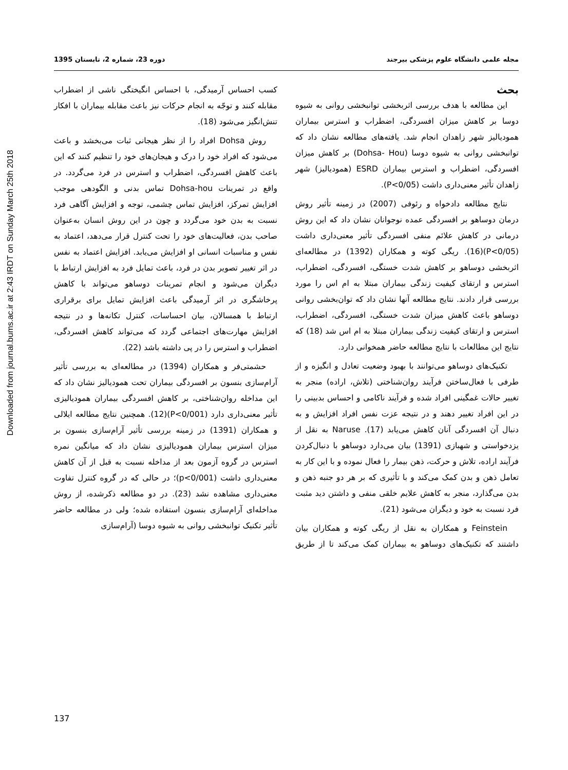Downloaded from journal.bums.ac.ir at 2:43 IRDT on Sunday March 25th 2018
مجله علمی دانشگاه علوم پزشکی بیرجند دوره 23، شماره 2، تابستان 1395
بحث
این مطالعه با هدف بررسی اثربخشی توانبخشی روانی به شیوه دوسا بر کاهش میزان افسردگی، اضطراب و استرس بیماران همودیالیز شهر زاهدان انجام شد. یافته‌های مطالعه نشان داد که توانبخشی روانی به شیوه دوسا (Dohsa- Hou) بر کاهش میزان افسردگی، اضطراب و استرس بیماران ESRD (همودیالیز) شهر زاهدان تأثیر معنی‌داری داشت (P<0/05).
نتایج مطالعه دادخواه و رئوفی (2007) در زمینه تأثیر روش درمان دوساهو بر افسردگی عمده نوجوانان نشان داد که این روش درمانی در کاهش علائم منفی افسردگی تأثیر معنی‌داری داشت (P<0/05)(16). ریگی کوته و همکاران (1392) در مطالعه‌ای اثربخشی دوساهو بر کاهش شدت خستگی، افسردگی، اضطراب، استرس و ارتقای کیفیت زندگی بیماران مبتلا به ام اس را مورد بررسی قرار دادند. نتایج مطالعه آنها نشان داد که توان‌بخشی روانی دوساهو باعث کاهش میزان شدت خستگی، افسردگی، اضطراب، استرس و ارتقای کیفیت زندگی بیماران مبتلا به ام اس شد (18) که نتایج این مطالعات با نتایج مطالعه حاضر همخوانی دارد.
تکنیک‌های دوساهو می‌توانند با بهبود وضعیت تعادل و انگیزه و از طرفی با فعال‌ساختن فرآیند روان‌شناختی (تلاش، اراده) منجر به تغییر حالات غمگینی افراد شده و فرآیند ناکامی و احساس بدبینی را در این افراد تغییر دهند و در نتیجه عزت نفس افراد افزایش و به دنبال آن افسردگی آنان کاهش می‌یابد (17). Naruse به نقل از یزدخواستی و شهبازی (1391) بیان می‌دارد دوساهو با دنبال‌کردن فرآیند اراده، تلاش و حرکت، ذهن بیمار را فعال نموده و با این کار به تعامل ذهن و بدن کمک می‌کند و با تأثیری که بر هر دو جنبه ذهن و بدن می‌گذارد، منجر به کاهش علایم خلقی منفی و داشتن دید مثبت فرد نسبت به خود و دیگران می‌شود (21).
Feinstein و همکاران به نقل از ریگی کوته و همکاران بیان داشتند که تکنیک‌های دوساهو به بیماران کمک می‌کند تا از طریق کسب احساس آرمیدگی، با احساس انگیختگی ناشی از اضطراب مقابله کنند و توجّه به انجام حرکات نیز باعث مقابله بیماران با افکار تنش‌انگیز می‌شود (18).
روش Dohsa افراد را از نظر هیجانی ثبات می‌بخشد و باعث می‌شود که افراد خود را درک و هیجان‌های خود را تنظیم کنند که این باعث کاهش افسردگی، اضطراب و استرس در فرد می‌گردد. در واقع در تمرینات Dohsa-hou تماس بدنی و الگودهی موجب افزایش تمرکز، افزایش تماس چشمی، توجه و افزایش آگاهی فرد نسبت به بدن خود می‌گردد و چون در این روش انسان به‌عنوان صاحب بدن، فعالیت‌های خود را تحت کنترل قرار می‌دهد، اعتماد به نفس و مناسبات انسانی او افزایش می‌یابد. افزایش اعتماد به نفس در اثر تغییر تصویر بدن در فرد، باعث تمایل فرد به افزایش ارتباط با دیگران می‌شود و انجام تمرینات دوساهو می‌تواند با کاهش پرخاشگری در اثر آرمیدگی باعث افزایش تمایل برای برقراری ارتباط با همسالان، بیان احساسات، کنترل تکانه‌ها و در نتیجه افزایش مهارت‌های اجتماعی گردد که می‌تواند کاهش افسردگی، اضطراب و استرس را در پی داشته باشد (22).
حشمتی‌فر و همکاران (1394) در مطالعه‌ای به بررسی تأثیر آرام‌سازی بنسون بر افسردگی بیماران تحت همودیالیز نشان داد که این مداخله روان‌شناختی، بر کاهش افسردگی بیماران همودیالیزی تأثیر معنی‌داری دارد (P<0/001)(12). همچنین نتایج مطالعه ایلالی و همکاران (1391) در زمینه بررسی تأثیر آرام‌سازی بنسون بر میزان استرس بیماران همودیالیزی نشان داد که میانگین نمره استرس در گروه آزمون بعد از مداخله نسبت به قبل از آن کاهش معنی‌داری داشت (p<0/001)؛ در حالی که در گروه کنترل تفاوت معنی‌داری مشاهده نشد (23). در دو مطالعه ذکرشده، از روش مداخله‌ای آرام‌سازی بنسون استفاده شده؛ ولی در مطالعه حاضر تأثیر تکنیک توانبخشی روانی به شیوه دوسا (آرام‌سازی
137